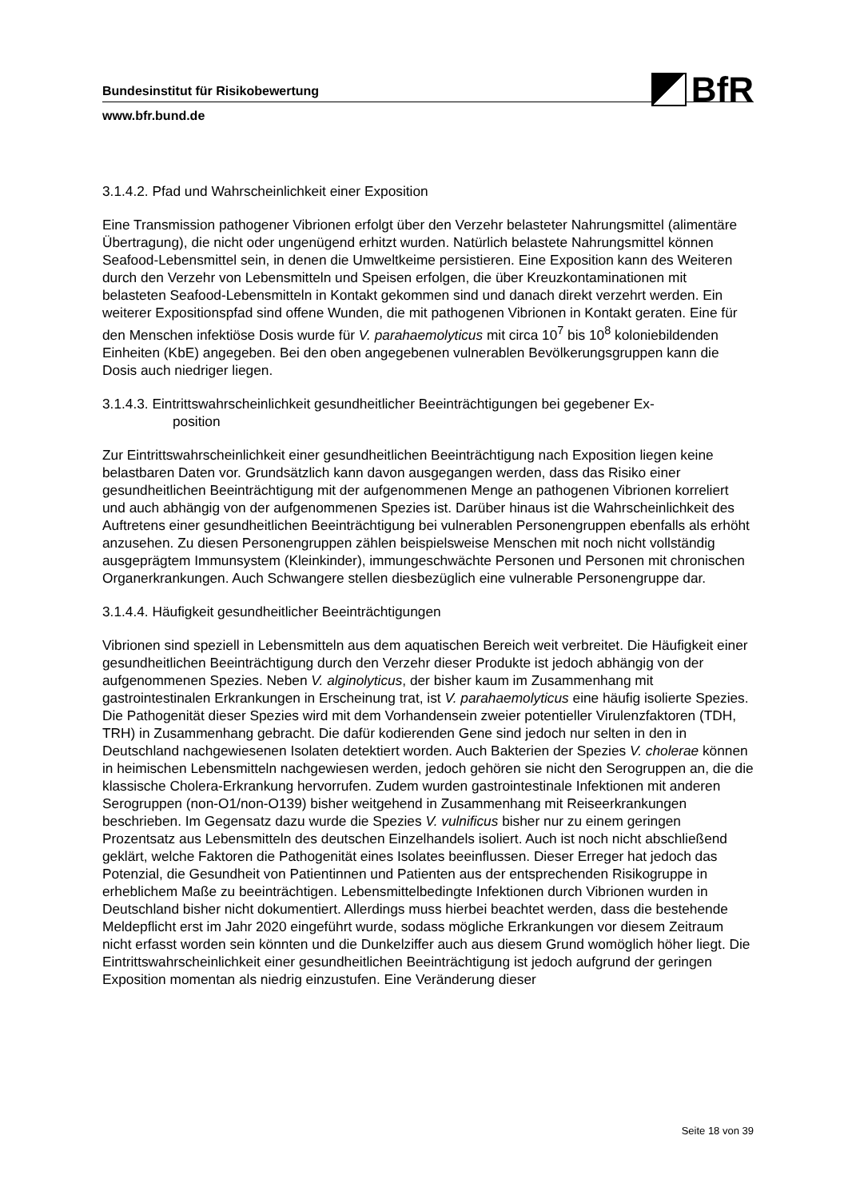BfR
Bundesinstitut für Risikobewertung
www.bfr.bund.de
3.1.4.2. Pfad und Wahrscheinlichkeit einer Exposition
Eine Transmission pathogener Vibrionen erfolgt über den Verzehr belasteter Nahrungsmittel (alimentäre Übertragung), die nicht oder ungenügend erhitzt wurden. Natürlich belastete Nahrungsmittel können Seafood-Lebensmittel sein, in denen die Umweltkeime persistieren. Eine Exposition kann des Weiteren durch den Verzehr von Lebensmitteln und Speisen erfolgen, die über Kreuzkontaminationen mit belasteten Seafood-Lebensmitteln in Kontakt gekommen sind und danach direkt verzehrt werden. Ein weiterer Expositionspfad sind offene Wunden, die mit pathogenen Vibrionen in Kontakt geraten. Eine für den Menschen infektiöse Dosis wurde für V. parahaemolyticus mit circa 10<sup>7</sup> bis 10<sup>8</sup> koloniebildenden Einheiten (KbE) angegeben. Bei den oben angegebenen vulnerablen Bevölkerungsgruppen kann die Dosis auch niedriger liegen.
3.1.4.3. Eintrittswahrscheinlichkeit gesundheitlicher Beeinträchtigungen bei gegebener Ex-
position
Zur Eintrittswahrscheinlichkeit einer gesundheitlichen Beeinträchtigung nach Exposition liegen keine belastbaren Daten vor. Grundsätzlich kann davon ausgegangen werden, dass das Risiko einer gesundheitlichen Beeinträchtigung mit der aufgenommenen Menge an pathogenen Vibrionen korreliert und auch abhängig von der aufgenommenen Spezies ist. Darüber hinaus ist die Wahrscheinlichkeit des Auftretens einer gesundheitlichen Beeinträchtigung bei vulnerablen Personengruppen ebenfalls als erhöht anzusehen. Zu diesen Personengruppen zählen beispielsweise Menschen mit noch nicht vollständig ausgeprägtem Immunsystem (Kleinkinder), immungeschwächte Personen und Personen mit chronischen Organerkrankungen. Auch Schwangere stellen diesbezüglich eine vulnerable Personengruppe dar.
3.1.4.4. Häufigkeit gesundheitlicher Beeinträchtigungen
Vibrionen sind speziell in Lebensmitteln aus dem aquatischen Bereich weit verbreitet. Die Häufigkeit einer gesundheitlichen Beeinträchtigung durch den Verzehr dieser Produkte ist jedoch abhängig von der aufgenommenen Spezies. Neben V. alginolyticus, der bisher kaum im Zusammenhang mit gastrointestinalen Erkrankungen in Erscheinung trat, ist V. parahaemolyticus eine häufig isolierte Spezies. Die Pathogenität dieser Spezies wird mit dem Vorhandensein zweier potentieller Virulenzfaktoren (TDH, TRH) in Zusammenhang gebracht. Die dafür kodierenden Gene sind jedoch nur selten in den in Deutschland nachgewiesenen Isolaten detektiert worden. Auch Bakterien der Spezies V. cholerae können in heimischen Lebensmitteln nachgewiesen werden, jedoch gehören sie nicht den Serogruppen an, die die klassische Cholera-Erkrankung hervorrufen. Zudem wurden gastrointestinale Infektionen mit anderen Serogruppen (non-O1/non-O139) bisher weitgehend in Zusammenhang mit Reiseerkrankungen beschrieben. Im Gegensatz dazu wurde die Spezies V. vulnificus bisher nur zu einem geringen Prozentsatz aus Lebensmitteln des deutschen Einzelhandels isoliert. Auch ist noch nicht abschließend geklärt, welche Faktoren die Pathogenität eines Isolates beeinflussen. Dieser Erreger hat jedoch das Potenzial, die Gesundheit von Patientinnen und Patienten aus der entsprechenden Risikogruppe in erheblichem Maße zu beeinträchtigen. Lebensmittelbedingte Infektionen durch Vibrionen wurden in Deutschland bisher nicht dokumentiert. Allerdings muss hierbei beachtet werden, dass die bestehende Meldepflicht erst im Jahr 2020 eingeführt wurde, sodass mögliche Erkrankungen vor diesem Zeitraum nicht erfasst worden sein könnten und die Dunkelziffer auch aus diesem Grund womöglich höher liegt. Die Eintrittswahrscheinlichkeit einer gesundheitlichen Beeinträchtigung ist jedoch aufgrund der geringen Exposition momentan als niedrig einzustufen. Eine Veränderung dieser
Seite 18 von 39